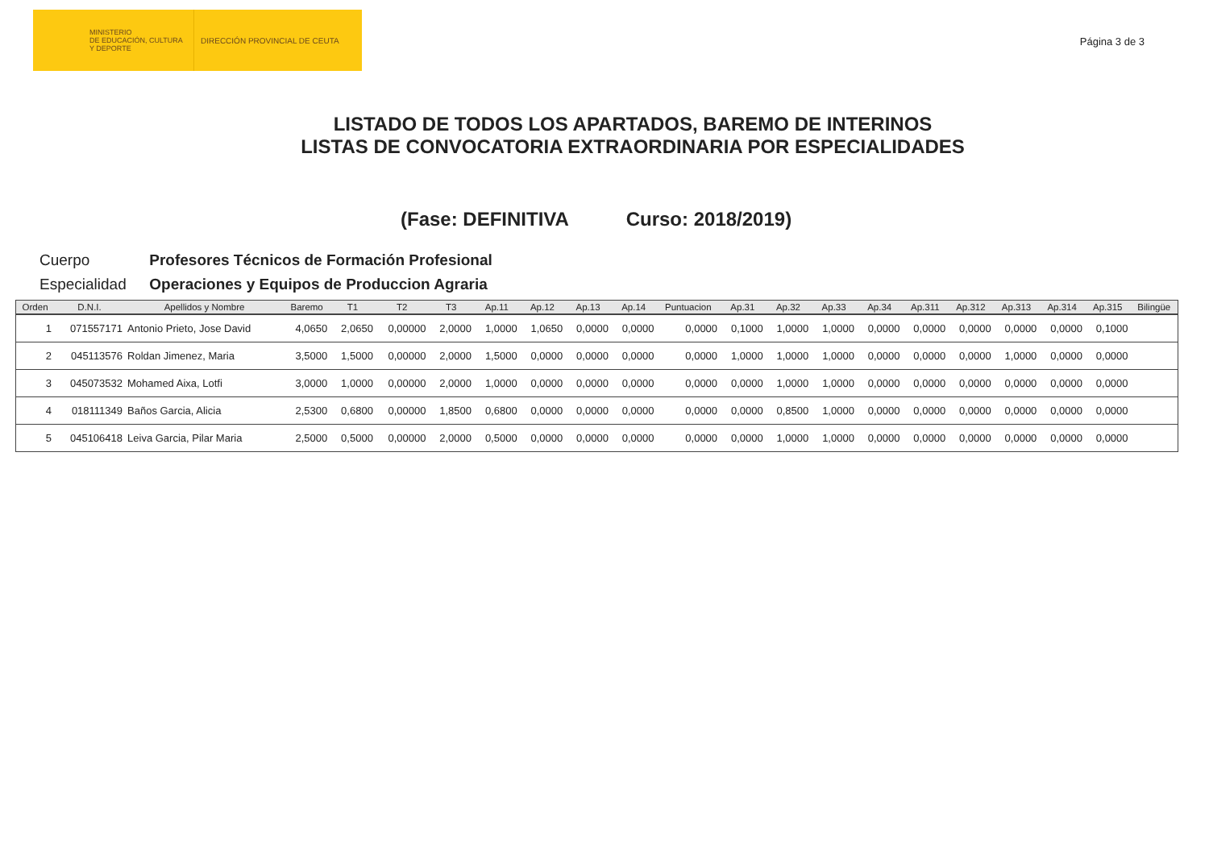MINISTERIO
DE EDUCACIÓN, CULTURA
Y DEPORTE
DIRECCIÓN PROVINCIAL DE CEUTA
Página 3 de 3
LISTADO DE TODOS LOS APARTADOS, BAREMO DE INTERINOS
LISTAS DE CONVOCATORIA EXTRAORDINARIA POR ESPECIALIDADES
(Fase: DEFINITIVA Curso: 2018/2019)
Cuerpo Profesores Técnicos de Formación Profesional
Especialidad Operaciones y Equipos de Produccion Agraria
| Orden | D.N.I. | Apellidos y Nombre | Baremo | T1 | T2 | T3 | Ap.11 | Ap.12 | Ap.13 | Ap.14 | Puntuacion | Ap.31 | Ap.32 | Ap.33 | Ap.34 | Ap.311 | Ap.312 | Ap.313 | Ap.314 | Ap.315 | Bilingüe |
| --- | --- | --- | --- | --- | --- | --- | --- | --- | --- | --- | --- | --- | --- | --- | --- | --- | --- | --- | --- | --- | --- |
| 1 | 071557171 | Antonio Prieto, Jose David | 4,0650 | 2,0650 | 0,00000 | 2,0000 | 1,0000 | 1,0650 | 0,0000 | 0,0000 | 0,0000 | 0,1000 | 1,0000 | 1,0000 | 0,0000 | 0,0000 | 0,0000 | 0,0000 | 0,0000 | 0,1000 | |
| 2 | 045113576 | Roldan Jimenez, Maria | 3,5000 | 1,5000 | 0,00000 | 2,0000 | 1,5000 | 0,0000 | 0,0000 | 0,0000 | 0,0000 | 1,0000 | 1,0000 | 1,0000 | 0,0000 | 0,0000 | 0,0000 | 1,0000 | 0,0000 | 0,0000 | |
| 3 | 045073532 | Mohamed Aixa, Lotfi | 3,0000 | 1,0000 | 0,00000 | 2,0000 | 1,0000 | 0,0000 | 0,0000 | 0,0000 | 0,0000 | 0,0000 | 1,0000 | 1,0000 | 0,0000 | 0,0000 | 0,0000 | 0,0000 | 0,0000 | 0,0000 | |
| 4 | 018111349 | Baños Garcia, Alicia | 2,5300 | 0,6800 | 0,00000 | 1,8500 | 0,6800 | 0,0000 | 0,0000 | 0,0000 | 0,0000 | 0,0000 | 0,8500 | 1,0000 | 0,0000 | 0,0000 | 0,0000 | 0,0000 | 0,0000 | 0,0000 | |
| 5 | 045106418 | Leiva Garcia, Pilar Maria | 2,5000 | 0,5000 | 0,00000 | 2,0000 | 0,5000 | 0,0000 | 0,0000 | 0,0000 | 0,0000 | 0,0000 | 1,0000 | 1,0000 | 0,0000 | 0,0000 | 0,0000 | 0,0000 | 0,0000 | 0,0000 | |